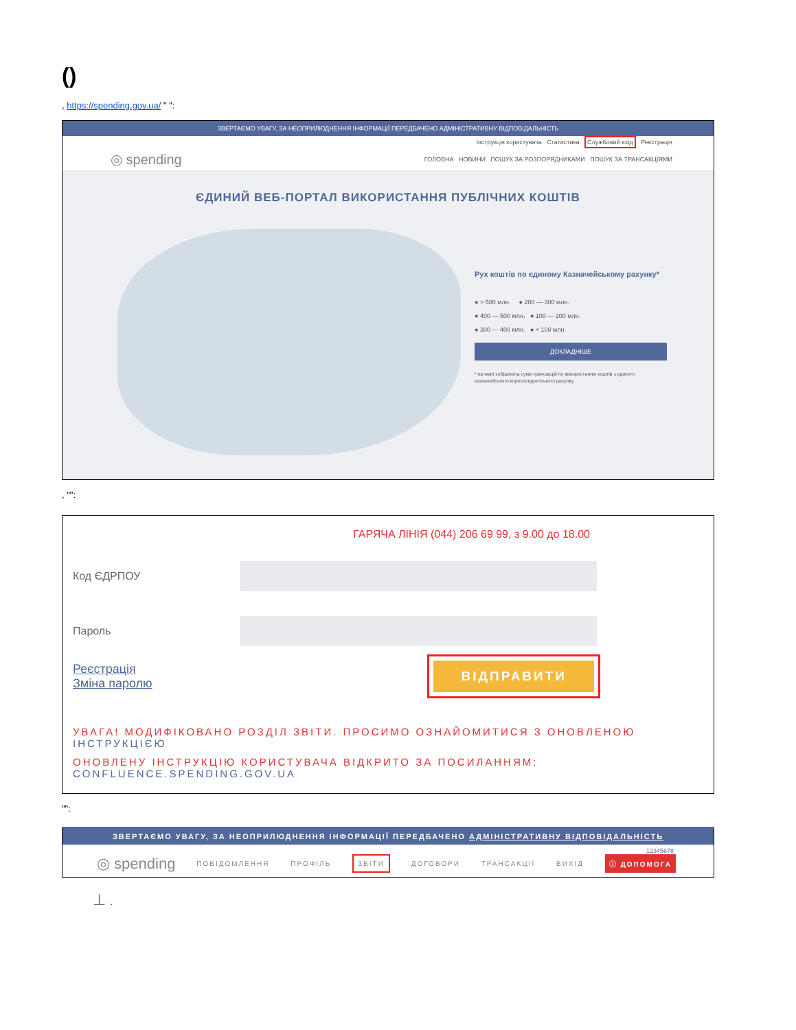()
, https://spending.gov.ua/ " ":
ЗВЕРТАЄМО УВАГУ, ЗА НЕОПРИЛЮДНЕННЯ ІНФОРМАЦІЇ ПЕРЕДБАЧЕНО АДМІНІСТРАТИВНУ ВІДПОВІДАЛЬНІСТЬ
Інструкція користувача Статистика Службовий вхід Реєстрація
◎ spending ГОЛОВНА НОВИНИ ПОШУК ЗА РОЗПОРЯДНИКАМИ ПОШУК ЗА ТРАНСАКЦІЯМИ
ЄДИНИЙ ВЕБ-ПОРТАЛ ВИКОРИСТАННЯ ПУБЛІЧНИХ КОШТІВ
Рух коштів по єдиному Казначейському рахунку*
● > 500 млн. ● 200 — 300 млн.
● 400 — 500 млн. ● 100 — 200 млн.
● 300 — 400 млн. ● < 100 млн.
ДОКЛАДНІШЕ
* на мапі зображена сума трансакцій по використанню коштів з єдиного казначейського кореспондентського рахунку.
, "":
ГАРЯЧА ЛІНІЯ (044) 206 69 99, з 9.00 до 18.00
Код ЄДРПОУ
Пароль
Реєстрація
Зміна паролю ВІДПРАВИТИ
УВАГА! МОДИФІКОВАНО РОЗДІЛ ЗВІТИ. ПРОСИМО ОЗНАЙОМИТИСЯ З ОНОВЛЕНОЮ ІНСТРУКЦІЄЮ
ОНОВЛЕНУ ІНСТРУКЦІЮ КОРИСТУВАЧА ВІДКРИТО ЗА ПОСИЛАННЯМ: CONFLUENCE.SPENDING.GOV.UA
"":
ЗВЕРТАЄМО УВАГУ, ЗА НЕОПРИЛЮДНЕННЯ ІНФОРМАЦІЇ ПЕРЕДБАЧЕНО АДМІНІСТРАТИВНУ ВІДПОВІДАЛЬНІСТЬ
12345678
◎ spending ПОВІДОМЛЕННЯ ПРОФІЛЬ ЗВІТИ ДОГОВОРИ ТРАНСАКЦІЇ ВИХІД ⓘ ДОПОМОГА
⊥ .